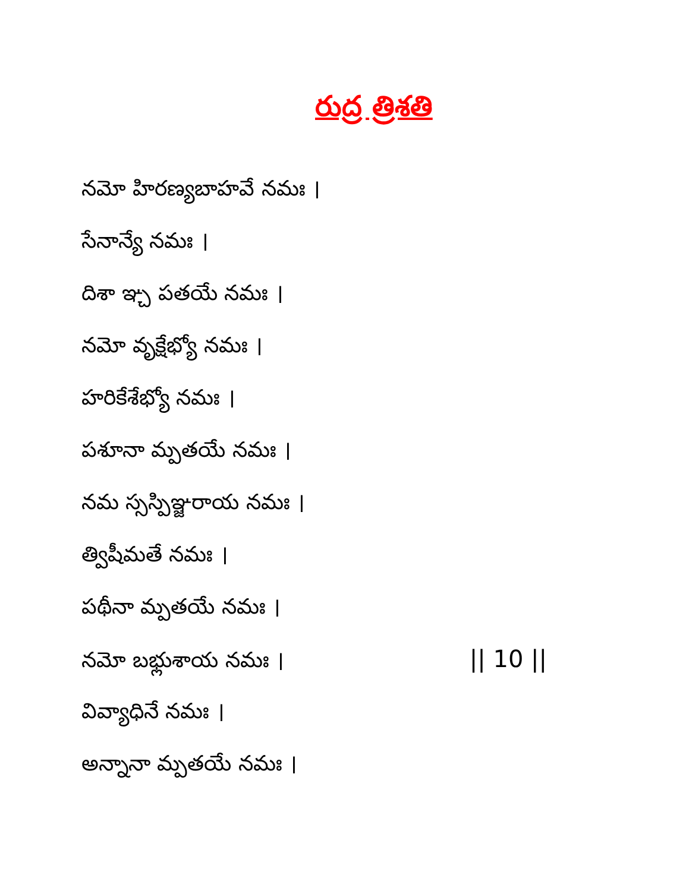రుద్ర త్రిశతి
నమో హిరణ్యబాహవే నమః ।
సేనాన్యే నమః ।
దిశా ఞ్చ పతయే నమః ।
నమో వృక్షేభ్యో నమః ।
హరికేశేభ్యో నమః ।
పశూనా మ్పతయే నమః ।
నమ స్సస్పిఞ్జరాయ నమః ।
త్విషీమతే నమః ।
పథీనా మ్పతయే నమః ।
నమో బభ్లుశాయ నమః । || 10 ||
వివ్యాధినే నమః ।
అన్నానా మ్పతయే నమః ।